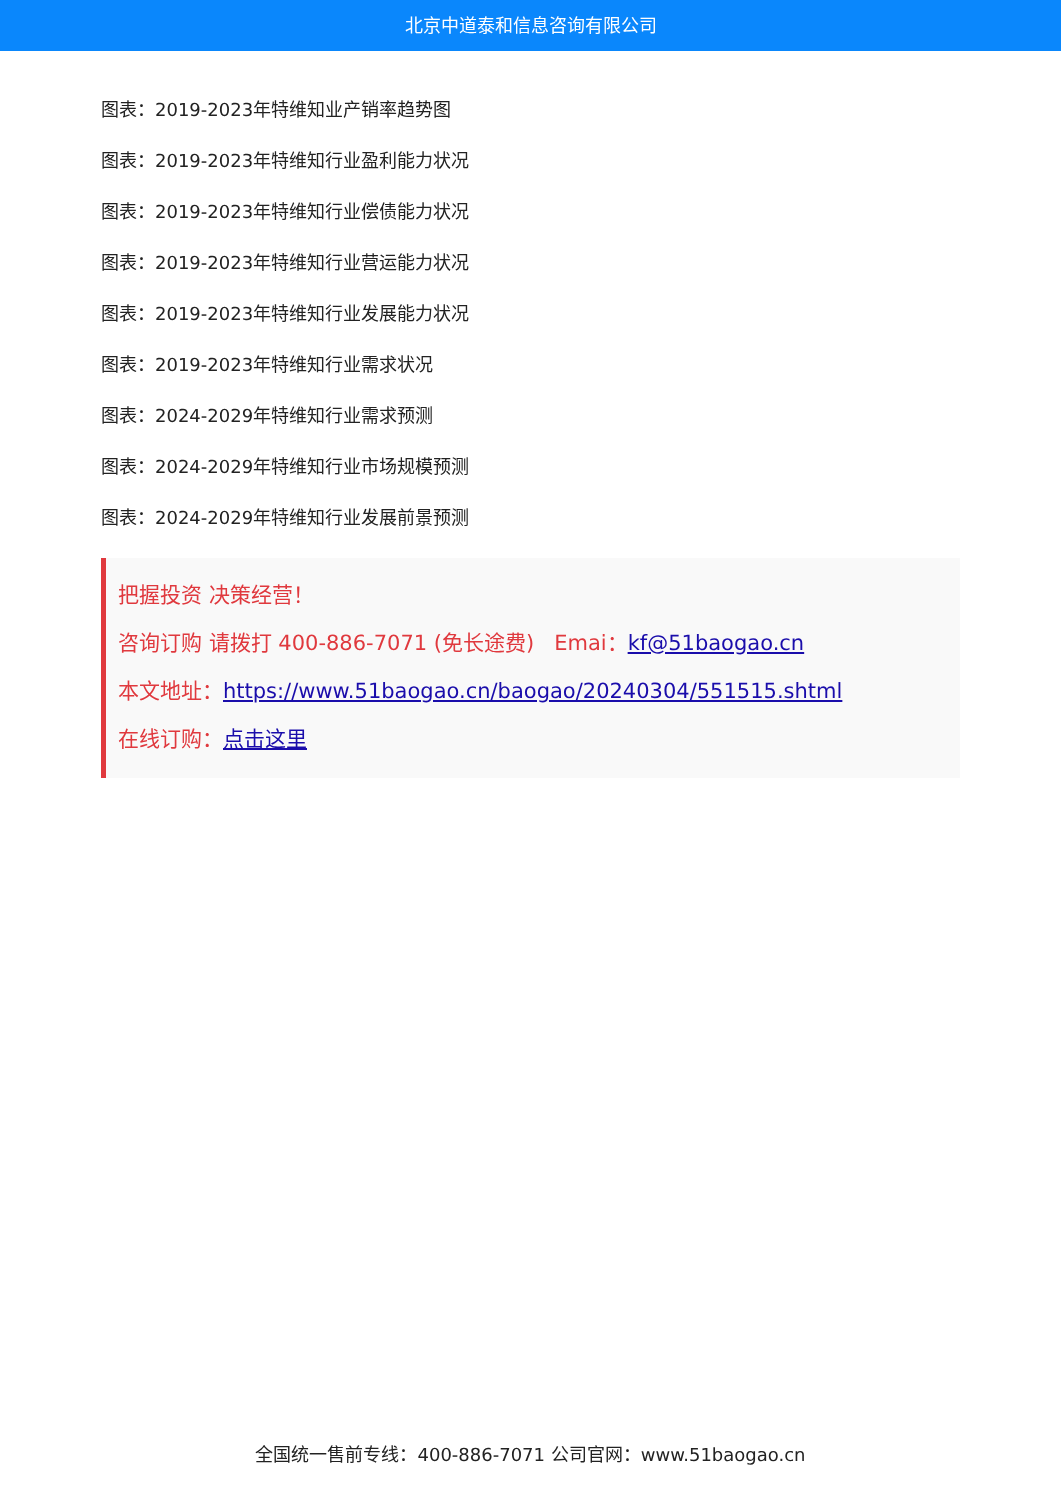北京中道泰和信息咨询有限公司
图表：2019-2023年特维知业产销率趋势图
图表：2019-2023年特维知行业盈利能力状况
图表：2019-2023年特维知行业偿债能力状况
图表：2019-2023年特维知行业营运能力状况
图表：2019-2023年特维知行业发展能力状况
图表：2019-2023年特维知行业需求状况
图表：2024-2029年特维知行业需求预测
图表：2024-2029年特维知行业市场规模预测
图表：2024-2029年特维知行业发展前景预测
把握投资 决策经营！
咨询订购 请拨打 400-886-7071 (免长途费) Emai：kf@51baogao.cn
本文地址：https://www.51baogao.cn/baogao/20240304/551515.shtml
在线订购：点击这里
全国统一售前专线：400-886-7071 公司官网：www.51baogao.cn